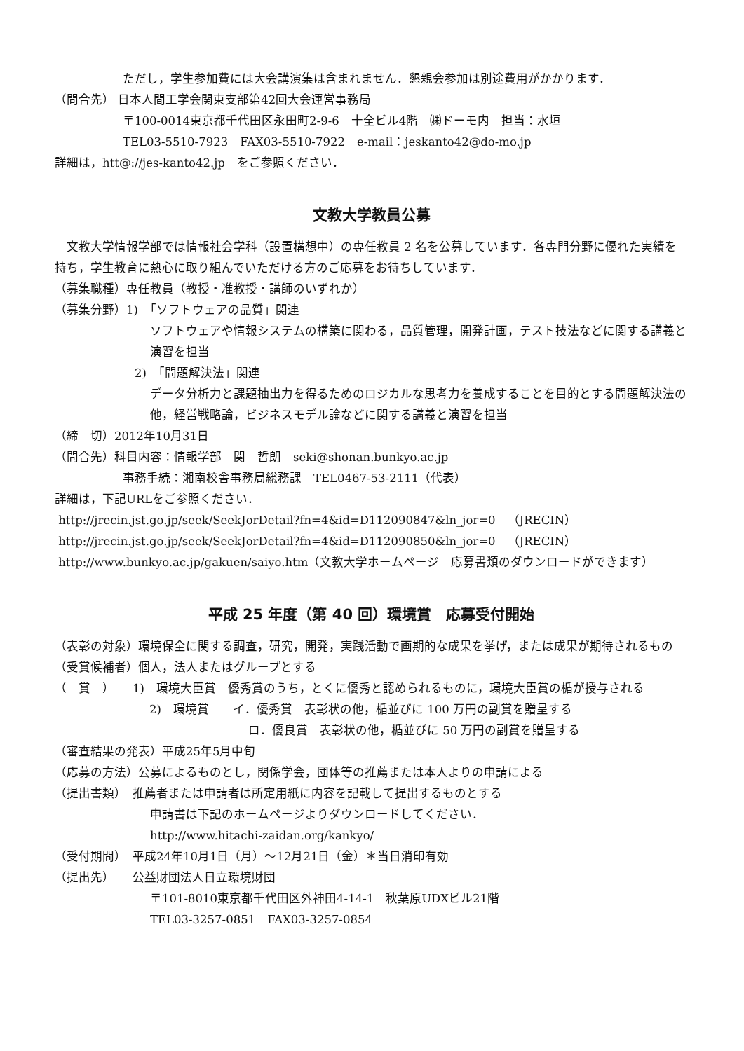ただし，学生参加費には大会講演集は含まれません．懇親会参加は別途費用がかかります．
（問合先） 日本人間工学会関東支部第42回大会運営事務局
〒100-0014東京都千代田区永田町2-9-6　十全ビル4階　㈱ドーモ内　担当：水垣
TEL03-5510-7923　FAX03-5510-7922　e-mail：jeskanto42@do-mo.jp
詳細は，htt@://jes-kanto42.jp　をご参照ください．
文教大学教員公募
　文教大学情報学部では情報社会学科（設置構想中）の専任教員 2 名を公募しています．各専門分野に優れた実績を持ち，学生教育に熱心に取り組んでいただける方のご応募をお待ちしています．
（募集職種）専任教員（教授・准教授・講師のいずれか）
（募集分野）1)　「ソフトウェアの品質」関連
ソフトウェアや情報システムの構築に関わる，品質管理，開発計画，テスト技法などに関する講義と演習を担当
2)　「問題解決法」関連
データ分析力と課題抽出力を得るためのロジカルな思考力を養成することを目的とする問題解決法の他，経営戦略論，ビジネスモデル論などに関する講義と演習を担当
（締　切）2012年10月31日
（問合先）科目内容：情報学部　関　哲朗　seki@shonan.bunkyo.ac.jp
事務手続：湘南校舎事務局総務課　TEL0467-53-2111（代表）
詳細は，下記URLをご参照ください．
http://jrecin.jst.go.jp/seek/SeekJorDetail?fn=4&id=D112090847&ln_jor=0　（JRECIN）
http://jrecin.jst.go.jp/seek/SeekJorDetail?fn=4&id=D112090850&ln_jor=0　（JRECIN）
http://www.bunkyo.ac.jp/gakuen/saiyo.htm（文教大学ホームページ　応募書類のダウンロードができます）
平成 25 年度（第 40 回）環境賞　応募受付開始
（表彰の対象）環境保全に関する調査，研究，開発，実践活動で画期的な成果を挙げ，または成果が期待されるもの
（受賞候補者）個人，法人またはグループとする
（　賞　）　　1)　環境大臣賞　優秀賞のうち，とくに優秀と認められるものに，環境大臣賞の楯が授与される
2)　環境賞　　イ．優秀賞　表彰状の他，楯並びに 100 万円の副賞を贈呈する
ロ．優良賞　表彰状の他，楯並びに 50 万円の副賞を贈呈する
（審査結果の発表）平成25年5月中旬
（応募の方法）公募によるものとし，関係学会，団体等の推薦または本人よりの申請による
（提出書類）　推薦者または申請者は所定用紙に内容を記載して提出するものとする
申請書は下記のホームページよりダウンロードしてください．
http://www.hitachi-zaidan.org/kankyo/
（受付期間）　平成24年10月1日（月）～12月21日（金）＊当日消印有効
（提出先）　　公益財団法人日立環境財団
〒101-8010東京都千代田区外神田4-14-1　秋葉原UDXビル21階
TEL03-3257-0851　FAX03-3257-0854